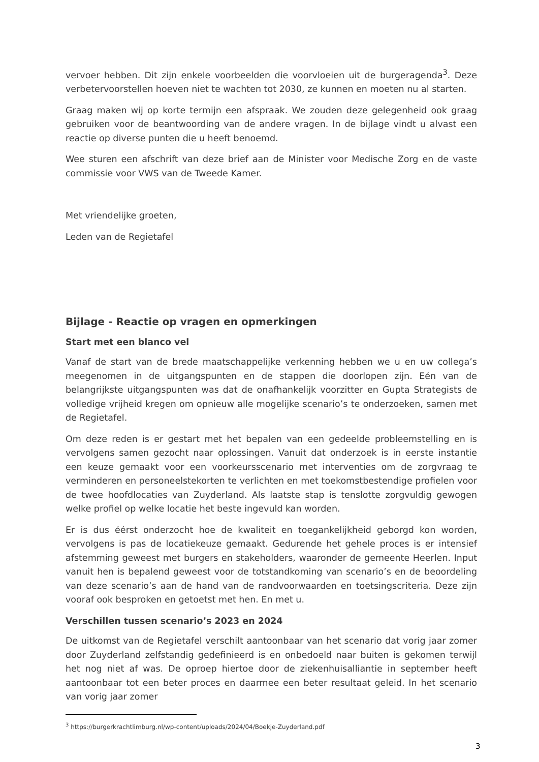vervoer hebben. Dit zijn enkele voorbeelden die voorvloeien uit de burgeragenda<sup>3</sup>. Deze verbetervoorstellen hoeven niet te wachten tot 2030, ze kunnen en moeten nu al starten.
Graag maken wij op korte termijn een afspraak. We zouden deze gelegenheid ook graag gebruiken voor de beantwoording van de andere vragen. In de bijlage vindt u alvast een reactie op diverse punten die u heeft benoemd.
Wee sturen een afschrift van deze brief aan de Minister voor Medische Zorg en de vaste commissie voor VWS van de Tweede Kamer.
Met vriendelijke groeten,
Leden van de Regietafel
Bijlage - Reactie op vragen en opmerkingen
Start met een blanco vel
Vanaf de start van de brede maatschappelijke verkenning hebben we u en uw collega’s meegenomen in de uitgangspunten en de stappen die doorlopen zijn. Eén van de belangrijkste uitgangspunten was dat de onafhankelijk voorzitter en Gupta Strategists de volledige vrijheid kregen om opnieuw alle mogelijke scenario’s te onderzoeken, samen met de Regietafel.
Om deze reden is er gestart met het bepalen van een gedeelde probleemstelling en is vervolgens samen gezocht naar oplossingen. Vanuit dat onderzoek is in eerste instantie een keuze gemaakt voor een voorkeursscenario met interventies om de zorgvraag te verminderen en personeelstekorten te verlichten en met toekomstbestendige profielen voor de twee hoofdlocaties van Zuyderland. Als laatste stap is tenslotte zorgvuldig gewogen welke profiel op welke locatie het beste ingevuld kan worden.
Er is dus éérst onderzocht hoe de kwaliteit en toegankelijkheid geborgd kon worden, vervolgens is pas de locatiekeuze gemaakt. Gedurende het gehele proces is er intensief afstemming geweest met burgers en stakeholders, waaronder de gemeente Heerlen. Input vanuit hen is bepalend geweest voor de totstandkoming van scenario’s en de beoordeling van deze scenario’s aan de hand van de randvoorwaarden en toetsingscriteria. Deze zijn vooraf ook besproken en getoetst met hen. En met u.
Verschillen tussen scenario’s 2023 en 2024
De uitkomst van de Regietafel verschilt aantoonbaar van het scenario dat vorig jaar zomer door Zuyderland zelfstandig gedefinieerd is en onbedoeld naar buiten is gekomen terwijl het nog niet af was. De oproep hiertoe door de ziekenhuisalliantie in september heeft aantoonbaar tot een beter proces en daarmee een beter resultaat geleid. In het scenario van vorig jaar zomer
<sup>3</sup> https://burgerkrachtlimburg.nl/wp-content/uploads/2024/04/Boekje-Zuyderland.pdf
3